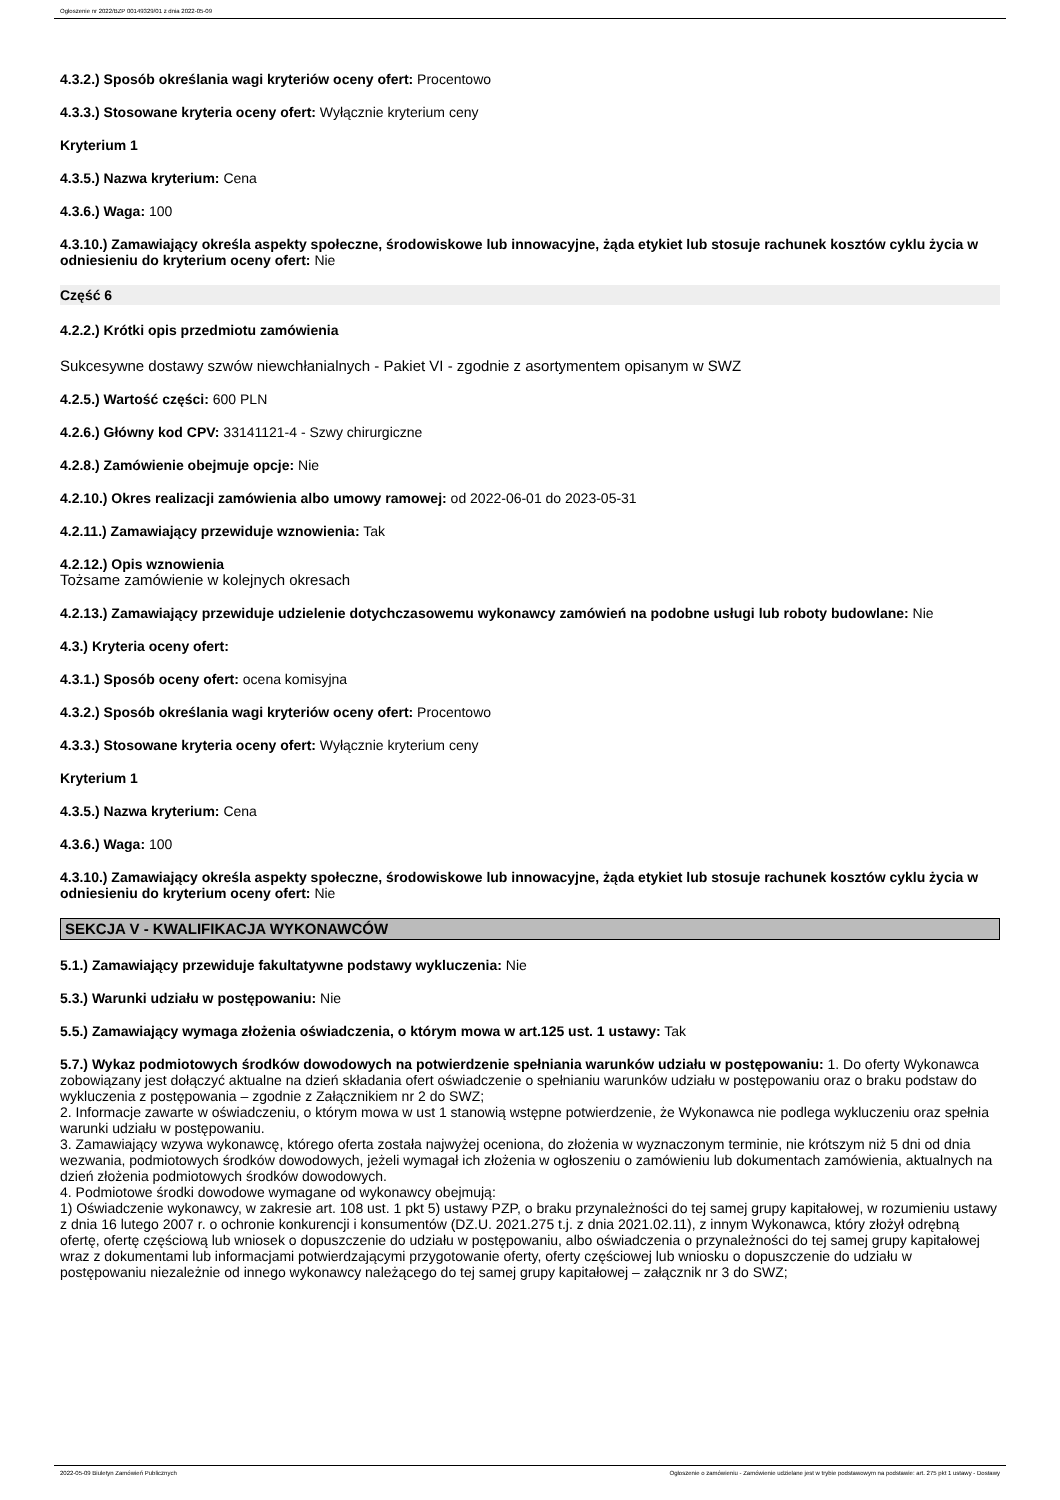Ogłoszenie nr 2022/BZP 00149329/01 z dnia 2022-05-09
4.3.2.) Sposób określania wagi kryteriów oceny ofert: Procentowo
4.3.3.) Stosowane kryteria oceny ofert: Wyłącznie kryterium ceny
Kryterium 1
4.3.5.) Nazwa kryterium: Cena
4.3.6.) Waga: 100
4.3.10.) Zamawiający określa aspekty społeczne, środowiskowe lub innowacyjne, żąda etykiet lub stosuje rachunek kosztów cyklu życia w odniesieniu do kryterium oceny ofert: Nie
Część 6
4.2.2.) Krótki opis przedmiotu zamówienia
Sukcesywne dostawy szwów niewchłanialnych - Pakiet VI - zgodnie z asortymentem opisanym w SWZ
4.2.5.) Wartość części: 600 PLN
4.2.6.) Główny kod CPV: 33141121-4 - Szwy chirurgiczne
4.2.8.) Zamówienie obejmuje opcje: Nie
4.2.10.) Okres realizacji zamówienia albo umowy ramowej: od 2022-06-01 do 2023-05-31
4.2.11.) Zamawiający przewiduje wznowienia: Tak
4.2.12.) Opis wznowienia
Tożsame zamówienie w kolejnych okresach
4.2.13.) Zamawiający przewiduje udzielenie dotychczasowemu wykonawcy zamówień na podobne usługi lub roboty budowlane: Nie
4.3.) Kryteria oceny ofert:
4.3.1.) Sposób oceny ofert: ocena komisyjna
4.3.2.) Sposób określania wagi kryteriów oceny ofert: Procentowo
4.3.3.) Stosowane kryteria oceny ofert: Wyłącznie kryterium ceny
Kryterium 1
4.3.5.) Nazwa kryterium: Cena
4.3.6.) Waga: 100
4.3.10.) Zamawiający określa aspekty społeczne, środowiskowe lub innowacyjne, żąda etykiet lub stosuje rachunek kosztów cyklu życia w odniesieniu do kryterium oceny ofert: Nie
SEKCJA V - KWALIFIKACJA WYKONAWCÓW
5.1.) Zamawiający przewiduje fakultatywne podstawy wykluczenia: Nie
5.3.) Warunki udziału w postępowaniu: Nie
5.5.) Zamawiający wymaga złożenia oświadczenia, o którym mowa w art.125 ust. 1 ustawy: Tak
5.7.) Wykaz podmiotowych środków dowodowych na potwierdzenie spełniania warunków udziału w postępowaniu: 1. Do oferty Wykonawca zobowiązany jest dołączyć aktualne na dzień składania ofert oświadczenie o spełnianiu warunków udziału w postępowaniu oraz o braku podstaw do wykluczenia z postępowania – zgodnie z Załącznikiem nr 2 do SWZ;
2. Informacje zawarte w oświadczeniu, o którym mowa w ust 1 stanowią wstępne potwierdzenie, że Wykonawca nie podlega wykluczeniu oraz spełnia warunki udziału w postępowaniu.
3. Zamawiający wzywa wykonawcę, którego oferta została najwyżej oceniona, do złożenia w wyznaczonym terminie, nie krótszym niż 5 dni od dnia wezwania, podmiotowych środków dowodowych, jeżeli wymagał ich złożenia w ogłoszeniu o zamówieniu lub dokumentach zamówienia, aktualnych na dzień złożenia podmiotowych środków dowodowych.
4. Podmiotowe środki dowodowe wymagane od wykonawcy obejmują:
1) Oświadczenie wykonawcy, w zakresie art. 108 ust. 1 pkt 5) ustawy PZP, o braku przynależności do tej samej grupy kapitałowej, w rozumieniu ustawy z dnia 16 lutego 2007 r. o ochronie konkurencji i konsumentów (DZ.U. 2021.275 t.j. z dnia 2021.02.11), z innym Wykonawca, który złożył odrębną ofertę, ofertę częściową lub wniosek o dopuszczenie do udziału w postępowaniu, albo oświadczenia o przynależności do tej samej grupy kapitałowej wraz z dokumentami lub informacjami potwierdzającymi przygotowanie oferty, oferty częściowej lub wniosku o dopuszczenie do udziału w postępowaniu niezależnie od innego wykonawcy należącego do tej samej grupy kapitałowej – załącznik nr 3 do SWZ;
2022-05-09 Biuletyn Zamówień Publicznych Ogłoszenie o zamówieniu - Zamówienie udzielane jest w trybie podstawowym na podstawie: art. 275 pkt 1 ustawy - Dostawy